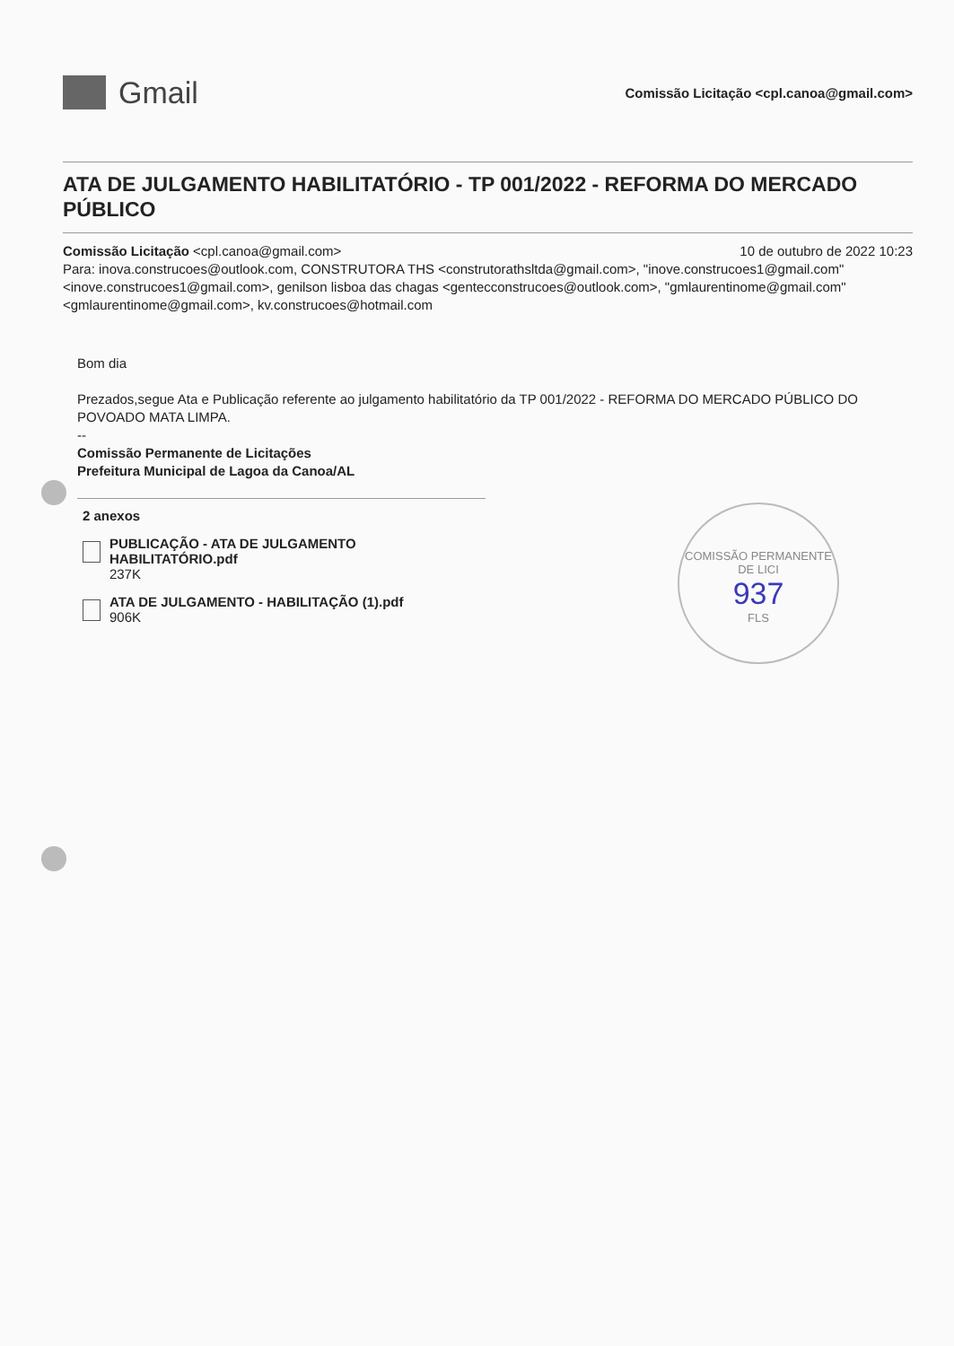Gmail
Comissão Licitação <cpl.canoa@gmail.com>
ATA DE JULGAMENTO HABILITATÓRIO - TP 001/2022 - REFORMA DO MERCADO PÚBLICO
Comissão Licitação <cpl.canoa@gmail.com> 10 de outubro de 2022 10:23
Para: inova.construcoes@outlook.com, CONSTRUTORA THS <construtorathsltda@gmail.com>, "inove.construcoes1@gmail.com" <inove.construcoes1@gmail.com>, genilson lisboa das chagas <gentecconstrucoes@outlook.com>, "gmlaurentinome@gmail.com" <gmlaurentinome@gmail.com>, kv.construcoes@hotmail.com
Bom dia
Prezados,segue Ata e Publicação referente ao julgamento habilitatório da TP 001/2022 - REFORMA DO MERCADO PÚBLICO DO POVOADO MATA LIMPA.
--
Comissão Permanente de Licitações
Prefeitura Municipal de Lagoa da Canoa/AL
2 anexos
PUBLICAÇÃO - ATA DE JULGAMENTO HABILITATÓRIO.pdf
237K
ATA DE JULGAMENTO - HABILITAÇÃO (1).pdf
906K
COMISSÃO PERMANENTE DE LICI
937
FLS